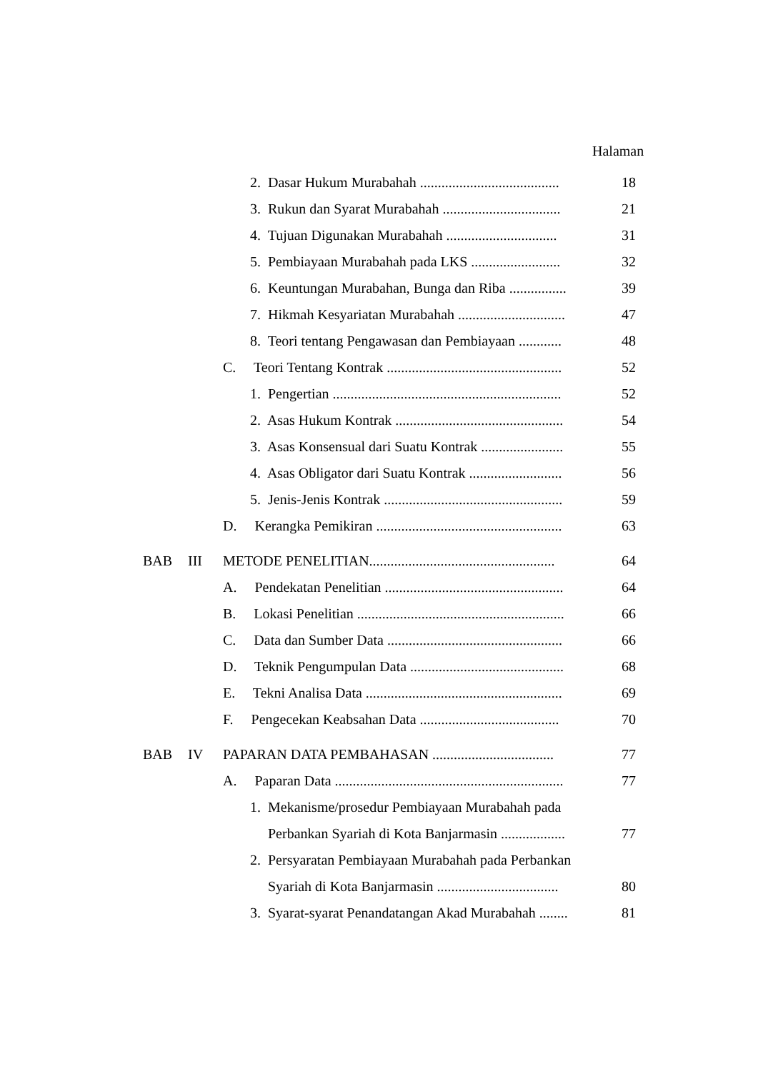Halaman
2. Dasar Hukum Murabahah .......................................
18
3. Rukun dan Syarat Murabahah .................................
21
4. Tujuan Digunakan Murabahah ...............................
31
5. Pembiayaan Murabahah pada LKS .........................
32
6. Keuntungan Murabahan, Bunga dan Riba ................
39
7. Hikmah Kesyariatan Murabahah ..............................
47
8. Teori tentang Pengawasan dan Pembiayaan ............
48
C. Teori Tentang Kontrak .................................................
52
1. Pengertian ................................................................
52
2. Asas Hukum Kontrak ...............................................
54
3. Asas Konsensual dari Suatu Kontrak .......................
55
4. Asas Obligator dari Suatu Kontrak ..........................
56
5. Jenis-Jenis Kontrak ..................................................
59
D. Kerangka Pemikiran ....................................................
63
BAB III METODE PENELITIAN....................................................
64
A. Pendekatan Penelitian ..................................................
64
B. Lokasi Penelitian ..........................................................
66
C. Data dan Sumber Data .................................................
66
D. Teknik Pengumpulan Data ...........................................
68
E. Tekni Analisa Data .......................................................
69
F. Pengecekan Keabsahan Data .......................................
70
BAB IV PAPARAN DATA PEMBAHASAN ..................................
77
A. Paparan Data ................................................................
77
1. Mekanisme/prosedur Pembiayaan Murabahah pada
Perbankan Syariah di Kota Banjarmasin ..................
77
2. Persyaratan Pembiayaan Murabahah pada Perbankan
Syariah di Kota Banjarmasin ..................................
80
3. Syarat-syarat Penandatangan Akad Murabahah ........
81